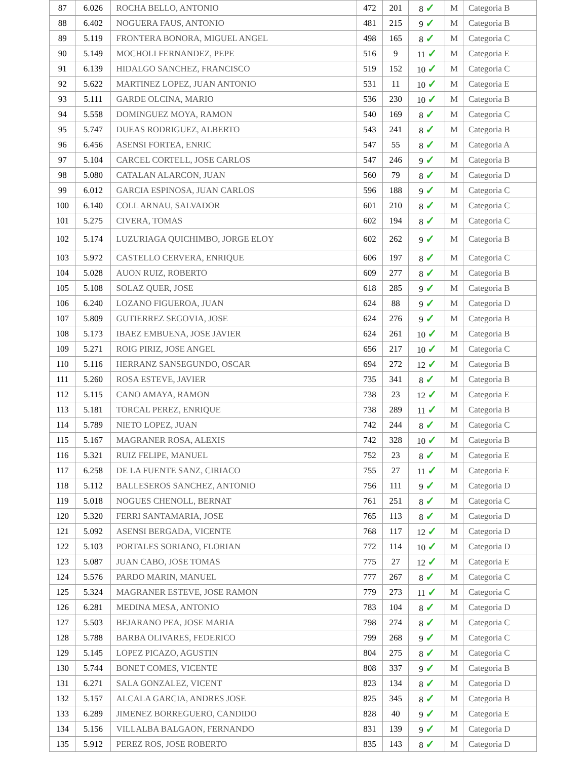| 87 | 6.026 | ROCHA BELLO, ANTONIO | 472 | 201 | 8 ✓ | M | Categoria B |
| 88 | 6.402 | NOGUERA FAUS, ANTONIO | 481 | 215 | 9 ✓ | M | Categoria B |
| 89 | 5.119 | FRONTERA BONORA, MIGUEL ANGEL | 498 | 165 | 8 ✓ | M | Categoria C |
| 90 | 5.149 | MOCHOLI FERNANDEZ, PEPE | 516 | 9 | 11 ✓ | M | Categoria E |
| 91 | 6.139 | HIDALGO SANCHEZ, FRANCISCO | 519 | 152 | 10 ✓ | M | Categoria C |
| 92 | 5.622 | MARTINEZ LOPEZ, JUAN ANTONIO | 531 | 11 | 10 ✓ | M | Categoria E |
| 93 | 5.111 | GARDE OLCINA, MARIO | 536 | 230 | 10 ✓ | M | Categoria B |
| 94 | 5.558 | DOMINGUEZ MOYA, RAMON | 540 | 169 | 8 ✓ | M | Categoria C |
| 95 | 5.747 | DUEAS RODRIGUEZ, ALBERTO | 543 | 241 | 8 ✓ | M | Categoria B |
| 96 | 6.456 | ASENSI FORTEA, ENRIC | 547 | 55 | 8 ✓ | M | Categoria A |
| 97 | 5.104 | CARCEL CORTELL, JOSE CARLOS | 547 | 246 | 9 ✓ | M | Categoria B |
| 98 | 5.080 | CATALAN ALARCON, JUAN | 560 | 79 | 8 ✓ | M | Categoria D |
| 99 | 6.012 | GARCIA ESPINOSA, JUAN CARLOS | 596 | 188 | 9 ✓ | M | Categoria C |
| 100 | 6.140 | COLL ARNAU, SALVADOR | 601 | 210 | 8 ✓ | M | Categoria C |
| 101 | 5.275 | CIVERA, TOMAS | 602 | 194 | 8 ✓ | M | Categoria C |
| 102 | 5.174 | LUZURIAGA QUICHIMBO, JORGE ELOY | 602 | 262 | 9 ✓ | M | Categoria B |
| 103 | 5.972 | CASTELLO CERVERA, ENRIQUE | 606 | 197 | 8 ✓ | M | Categoria C |
| 104 | 5.028 | AUON RUIZ, ROBERTO | 609 | 277 | 8 ✓ | M | Categoria B |
| 105 | 5.108 | SOLAZ QUER, JOSE | 618 | 285 | 9 ✓ | M | Categoria B |
| 106 | 6.240 | LOZANO FIGUEROA, JUAN | 624 | 88 | 9 ✓ | M | Categoria D |
| 107 | 5.809 | GUTIERREZ SEGOVIA, JOSE | 624 | 276 | 9 ✓ | M | Categoria B |
| 108 | 5.173 | IBAEZ EMBUENA, JOSE JAVIER | 624 | 261 | 10 ✓ | M | Categoria B |
| 109 | 5.271 | ROIG PIRIZ, JOSE ANGEL | 656 | 217 | 10 ✓ | M | Categoria C |
| 110 | 5.116 | HERRANZ SANSEGUNDO, OSCAR | 694 | 272 | 12 ✓ | M | Categoria B |
| 111 | 5.260 | ROSA ESTEVE, JAVIER | 735 | 341 | 8 ✓ | M | Categoria B |
| 112 | 5.115 | CANO AMAYA, RAMON | 738 | 23 | 12 ✓ | M | Categoria E |
| 113 | 5.181 | TORCAL PEREZ, ENRIQUE | 738 | 289 | 11 ✓ | M | Categoria B |
| 114 | 5.789 | NIETO LOPEZ, JUAN | 742 | 244 | 8 ✓ | M | Categoria C |
| 115 | 5.167 | MAGRANER ROSA, ALEXIS | 742 | 328 | 10 ✓ | M | Categoria B |
| 116 | 5.321 | RUIZ FELIPE, MANUEL | 752 | 23 | 8 ✓ | M | Categoria E |
| 117 | 6.258 | DE LA FUENTE SANZ, CIRIACO | 755 | 27 | 11 ✓ | M | Categoria E |
| 118 | 5.112 | BALLESEROS SANCHEZ, ANTONIO | 756 | 111 | 9 ✓ | M | Categoria D |
| 119 | 5.018 | NOGUES CHENOLL, BERNAT | 761 | 251 | 8 ✓ | M | Categoria C |
| 120 | 5.320 | FERRI SANTAMARIA, JOSE | 765 | 113 | 8 ✓ | M | Categoria D |
| 121 | 5.092 | ASENSI BERGADA, VICENTE | 768 | 117 | 12 ✓ | M | Categoria D |
| 122 | 5.103 | PORTALES SORIANO, FLORIAN | 772 | 114 | 10 ✓ | M | Categoria D |
| 123 | 5.087 | JUAN CABO, JOSE TOMAS | 775 | 27 | 12 ✓ | M | Categoria E |
| 124 | 5.576 | PARDO MARIN, MANUEL | 777 | 267 | 8 ✓ | M | Categoria C |
| 125 | 5.324 | MAGRANER ESTEVE, JOSE RAMON | 779 | 273 | 11 ✓ | M | Categoria C |
| 126 | 6.281 | MEDINA MESA, ANTONIO | 783 | 104 | 8 ✓ | M | Categoria D |
| 127 | 5.503 | BEJARANO PEA, JOSE MARIA | 798 | 274 | 8 ✓ | M | Categoria C |
| 128 | 5.788 | BARBA OLIVARES, FEDERICO | 799 | 268 | 9 ✓ | M | Categoria C |
| 129 | 5.145 | LOPEZ PICAZO, AGUSTIN | 804 | 275 | 8 ✓ | M | Categoria C |
| 130 | 5.744 | BONET COMES, VICENTE | 808 | 337 | 9 ✓ | M | Categoria B |
| 131 | 6.271 | SALA GONZALEZ, VICENT | 823 | 134 | 8 ✓ | M | Categoria D |
| 132 | 5.157 | ALCALA GARCIA, ANDRES JOSE | 825 | 345 | 8 ✓ | M | Categoria B |
| 133 | 6.289 | JIMENEZ BORREGUERO, CANDIDO | 828 | 40 | 9 ✓ | M | Categoria E |
| 134 | 5.156 | VILLALBA BALGAON, FERNANDO | 831 | 139 | 9 ✓ | M | Categoria D |
| 135 | 5.912 | PEREZ ROS, JOSE ROBERTO | 835 | 143 | 8 ✓ | M | Categoria D |